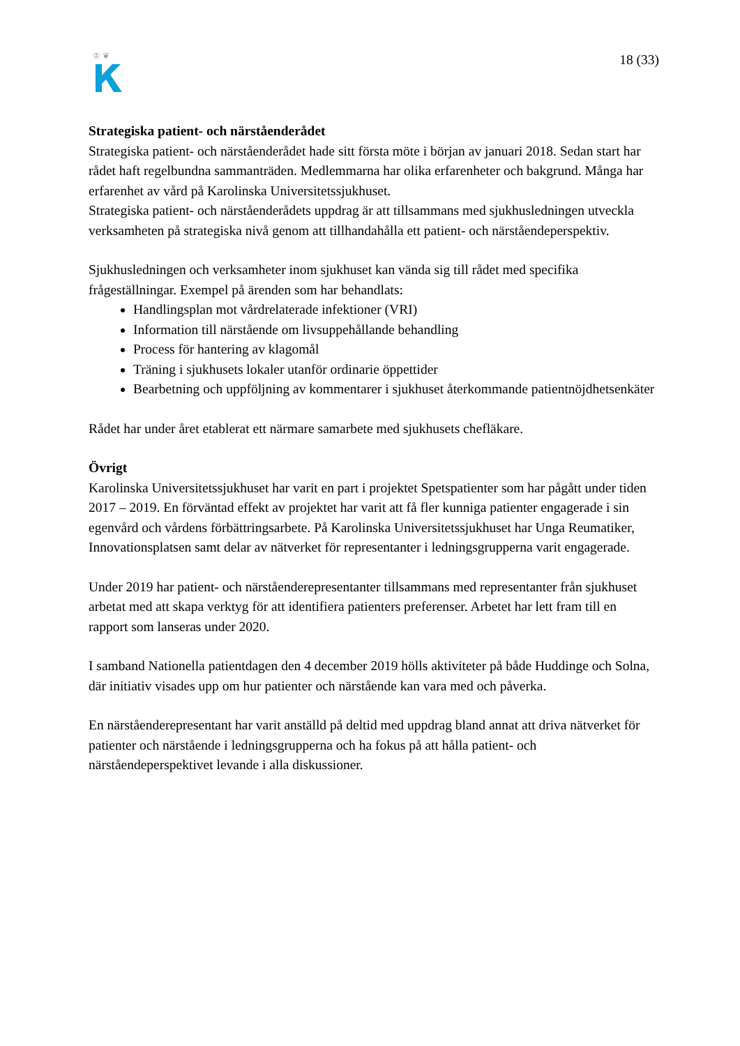♔ ❦
18 (33)
Strategiska patient- och närståenderådet
Strategiska patient- och närståenderådet hade sitt första möte i början av januari 2018. Sedan start har rådet haft regelbundna sammanträden. Medlemmarna har olika erfarenheter och bakgrund. Många har erfarenhet av vård på Karolinska Universitetssjukhuset.
Strategiska patient- och närståenderådets uppdrag är att tillsammans med sjukhusledningen utveckla verksamheten på strategiska nivå genom att tillhandahålla ett patient- och närståendeperspektiv.
Sjukhusledningen och verksamheter inom sjukhuset kan vända sig till rådet med specifika frågeställningar. Exempel på ärenden som har behandlats:
Handlingsplan mot vårdrelaterade infektioner (VRI)
Information till närstående om livsuppehållande behandling
Process för hantering av klagomål
Träning i sjukhusets lokaler utanför ordinarie öppettider
Bearbetning och uppföljning av kommentarer i sjukhuset återkommande patientnöjdhetsenkäter
Rådet har under året etablerat ett närmare samarbete med sjukhusets chefläkare.
Övrigt
Karolinska Universitetssjukhuset har varit en part i projektet Spetspatienter som har pågått under tiden 2017 – 2019. En förväntad effekt av projektet har varit att få fler kunniga patienter engagerade i sin egenvård och vårdens förbättringsarbete. På Karolinska Universitetssjukhuset har Unga Reumatiker, Innovationsplatsen samt delar av nätverket för representanter i ledningsgrupperna varit engagerade.
Under 2019 har patient- och närståenderepresentanter tillsammans med representanter från sjukhuset arbetat med att skapa verktyg för att identifiera patienters preferenser. Arbetet har lett fram till en rapport som lanseras under 2020.
I samband Nationella patientdagen den 4 december 2019 hölls aktiviteter på både Huddinge och Solna, där initiativ visades upp om hur patienter och närstående kan vara med och påverka.
En närståenderepresentant har varit anställd på deltid med uppdrag bland annat att driva nätverket för patienter och närstående i ledningsgrupperna och ha fokus på att hålla patient- och närståendeperspektivet levande i alla diskussioner.